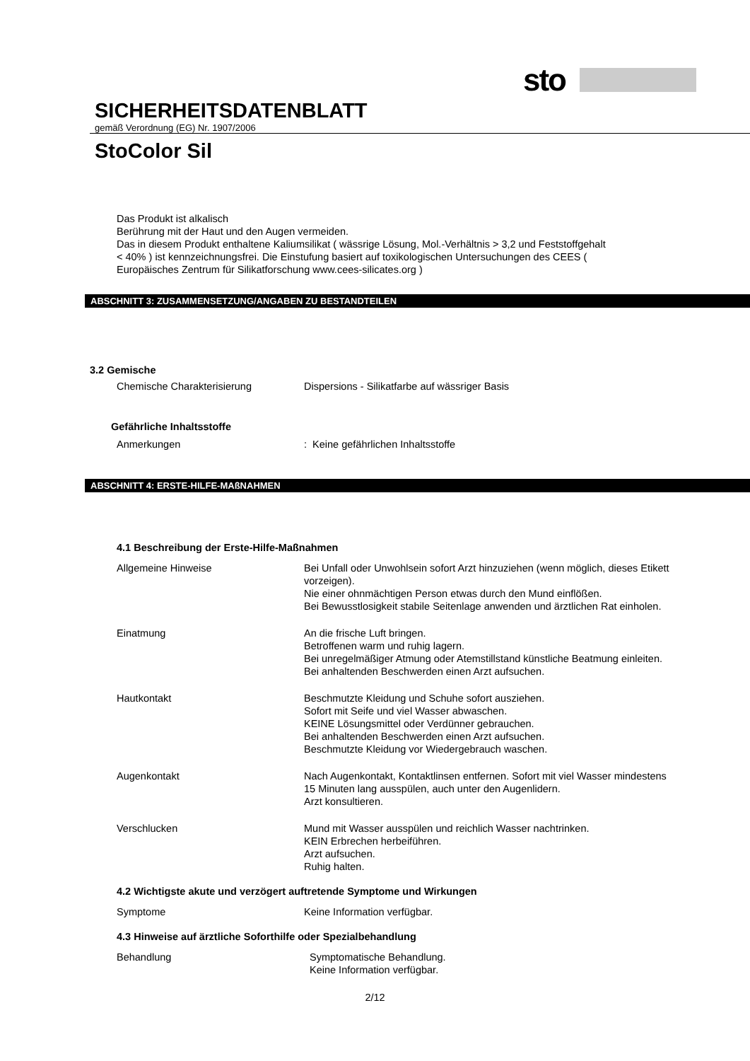sto
SICHERHEITSDATENBLATT
gemäß Verordnung (EG) Nr. 1907/2006
StoColor Sil
Das Produkt ist alkalisch
Berührung mit der Haut und den Augen vermeiden.
Das in diesem Produkt enthaltene Kaliumsilikat ( wässrige Lösung, Mol.-Verhältnis > 3,2 und Feststoffgehalt
< 40% ) ist kennzeichnungsfrei. Die Einstufung basiert auf toxikologischen Untersuchungen des CEES (
Europäisches Zentrum für Silikatforschung www.cees-silicates.org )
ABSCHNITT 3: ZUSAMMENSETZUNG/ANGABEN ZU BESTANDTEILEN
3.2 Gemische
Chemische Charakterisierung Dispersions - Silikatfarbe auf wässriger Basis
Gefährliche Inhaltsstoffe
Anmerkungen : Keine gefährlichen Inhaltsstoffe
ABSCHNITT 4: ERSTE-HILFE-MAßNAHMEN
4.1 Beschreibung der Erste-Hilfe-Maßnahmen
Allgemeine Hinweise Bei Unfall oder Unwohlsein sofort Arzt hinzuziehen (wenn möglich, dieses Etikett vorzeigen).
Nie einer ohnmächtigen Person etwas durch den Mund einflößen.
Bei Bewusstlosigkeit stabile Seitenlage anwenden und ärztlichen Rat einholen.
Einatmung An die frische Luft bringen.
Betroffenen warm und ruhig lagern.
Bei unregelmäßiger Atmung oder Atemstillstand künstliche Beatmung einleiten.
Bei anhaltenden Beschwerden einen Arzt aufsuchen.
Hautkontakt Beschmutzte Kleidung und Schuhe sofort ausziehen.
Sofort mit Seife und viel Wasser abwaschen.
KEINE Lösungsmittel oder Verdünner gebrauchen.
Bei anhaltenden Beschwerden einen Arzt aufsuchen.
Beschmutzte Kleidung vor Wiedergebrauch waschen.
Augenkontakt Nach Augenkontakt, Kontaktlinsen entfernen. Sofort mit viel Wasser mindestens 15 Minuten lang ausspülen, auch unter den Augenlidern.
Arzt konsultieren.
Verschlucken Mund mit Wasser ausspülen und reichlich Wasser nachtrinken.
KEIN Erbrechen herbeiführen.
Arzt aufsuchen.
Ruhig halten.
4.2 Wichtigste akute und verzögert auftretende Symptome und Wirkungen
Symptome Keine Information verfügbar.
4.3 Hinweise auf ärztliche Soforthilfe oder Spezialbehandlung
Behandlung Symptomatische Behandlung.
Keine Information verfügbar.
2/12